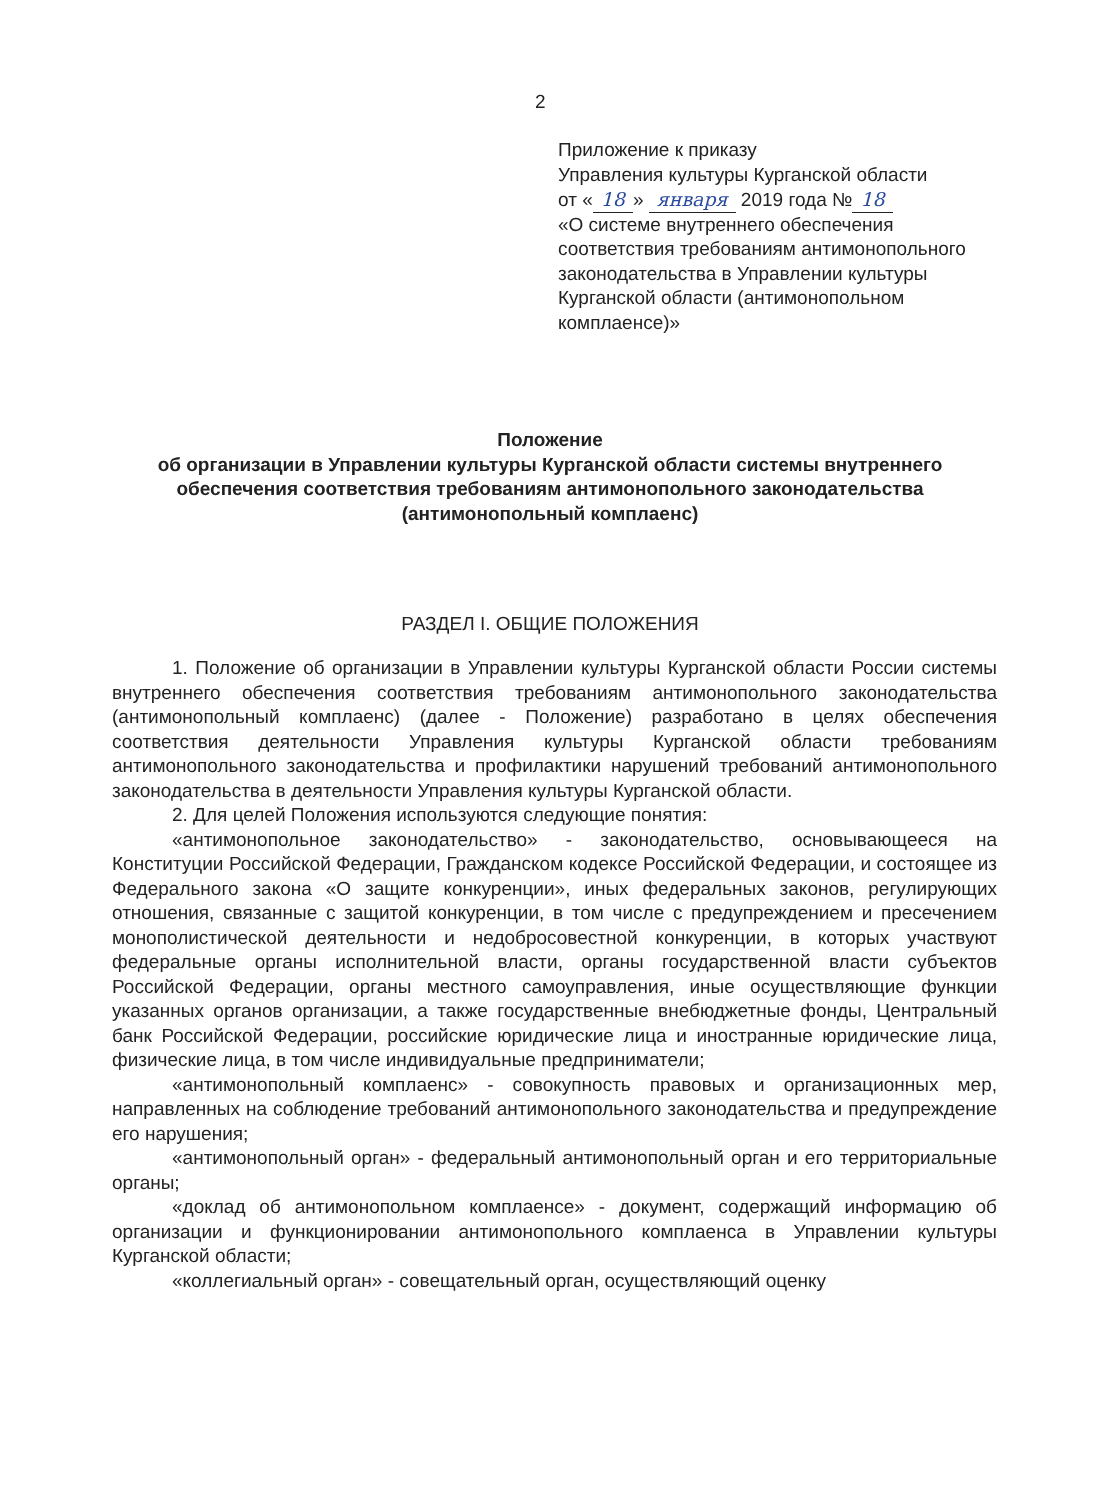2
Приложение к приказу
Управления культуры Курганской области
от « 18 » января 2019 года № 18
«О системе внутреннего обеспечения соответствия требованиям антимонопольного законодательства в Управлении культуры Курганской области (антимонопольном комплаенсе)»
Положение
об организации в Управлении культуры Курганской области системы внутреннего обеспечения соответствия требованиям антимонопольного законодательства (антимонопольный комплаенс)
РАЗДЕЛ I. ОБЩИЕ ПОЛОЖЕНИЯ
1. Положение об организации в Управлении культуры Курганской области России системы внутреннего обеспечения соответствия требованиям антимонопольного законодательства (антимонопольный комплаенс) (далее - Положение) разработано в целях обеспечения соответствия деятельности Управления культуры Курганской области требованиям антимонопольного законодательства и профилактики нарушений требований антимонопольного законодательства в деятельности Управления культуры Курганской области.
2. Для целей Положения используются следующие понятия:
«антимонопольное законодательство» - законодательство, основывающееся на Конституции Российской Федерации, Гражданском кодексе Российской Федерации, и состоящее из Федерального закона «О защите конкуренции», иных федеральных законов, регулирующих отношения, связанные с защитой конкуренции, в том числе с предупреждением и пресечением монополистической деятельности и недобросовестной конкуренции, в которых участвуют федеральные органы исполнительной власти, органы государственной власти субъектов Российской Федерации, органы местного самоуправления, иные осуществляющие функции указанных органов организации, а также государственные внебюджетные фонды, Центральный банк Российской Федерации, российские юридические лица и иностранные юридические лица, физические лица, в том числе индивидуальные предприниматели;
«антимонопольный комплаенс» - совокупность правовых и организационных мер, направленных на соблюдение требований антимонопольного законодательства и предупреждение его нарушения;
«антимонопольный орган» - федеральный антимонопольный орган и его территориальные органы;
«доклад об антимонопольном комплаенсе» - документ, содержащий информацию об организации и функционировании антимонопольного комплаенса в Управлении культуры Курганской области;
«коллегиальный орган» - совещательный орган, осуществляющий оценку